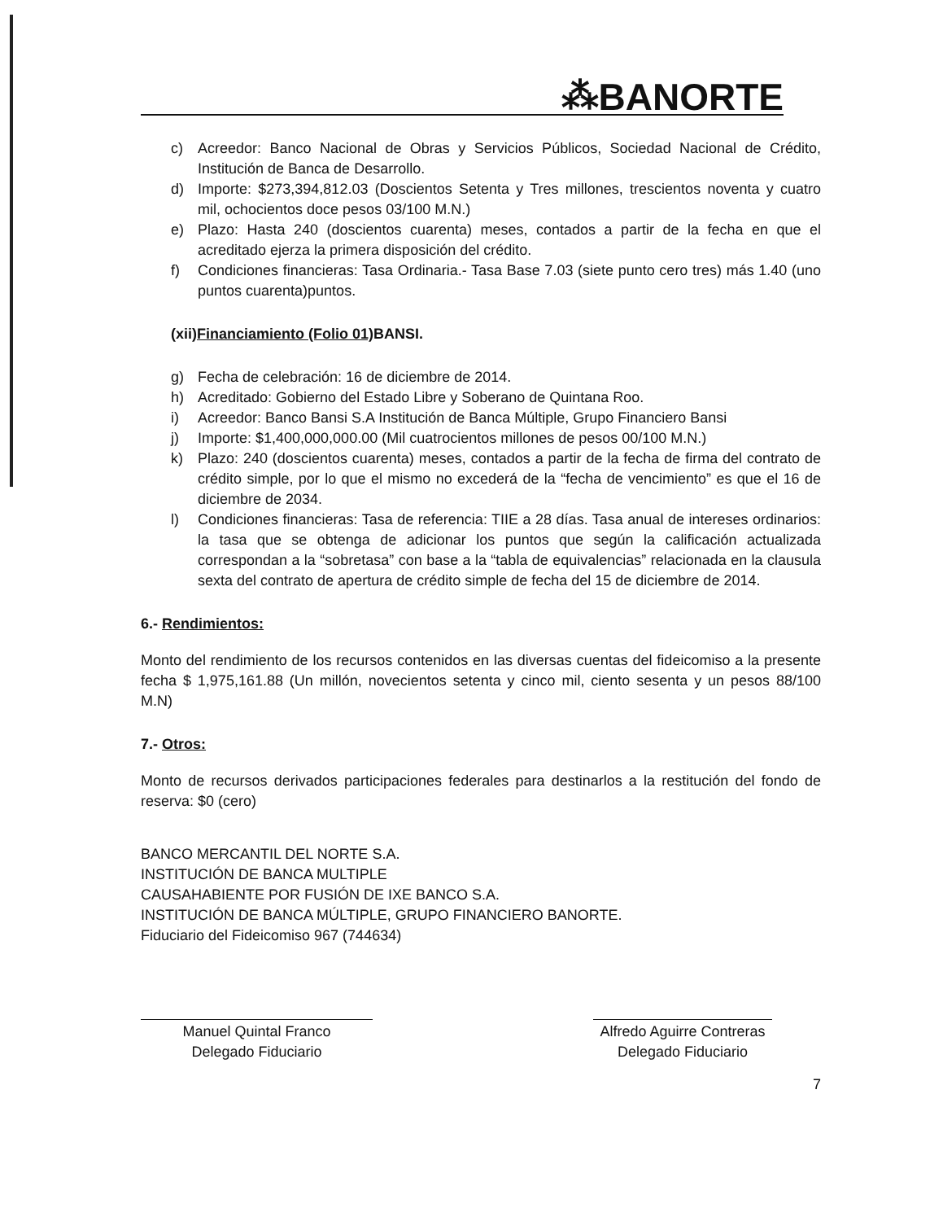⁂BANORTE
c) Acreedor: Banco Nacional de Obras y Servicios Públicos, Sociedad Nacional de Crédito, Institución de Banca de Desarrollo.
d) Importe: $273,394,812.03 (Doscientos Setenta y Tres millones, trescientos noventa y cuatro mil, ochocientos doce pesos 03/100 M.N.)
e) Plazo: Hasta 240 (doscientos cuarenta) meses, contados a partir de la fecha en que el acreditado ejerza la primera disposición del crédito.
f) Condiciones financieras: Tasa Ordinaria.- Tasa Base 7.03 (siete punto cero tres) más 1.40 (uno puntos cuarenta)puntos.
(xii)Financiamiento (Folio 01) BANSI.
g) Fecha de celebración: 16 de diciembre de 2014.
h) Acreditado: Gobierno del Estado Libre y Soberano de Quintana Roo.
i) Acreedor: Banco Bansi S.A Institución de Banca Múltiple, Grupo Financiero Bansi
j) Importe: $1,400,000,000.00 (Mil cuatrocientos millones de pesos 00/100 M.N.)
k) Plazo: 240 (doscientos cuarenta) meses, contados a partir de la fecha de firma del contrato de crédito simple, por lo que el mismo no excederá de la “fecha de vencimiento” es que el 16 de diciembre de 2034.
l) Condiciones financieras: Tasa de referencia: TIIE a 28 días. Tasa anual de intereses ordinarios: la tasa que se obtenga de adicionar los puntos que según la calificación actualizada correspondan a la “sobretasa” con base a la “tabla de equivalencias” relacionada en la clausula sexta del contrato de apertura de crédito simple de fecha del 15 de diciembre de 2014.
6.- Rendimientos:
Monto del rendimiento de los recursos contenidos en las diversas cuentas del fideicomiso a la presente fecha $ 1,975,161.88 (Un millón, novecientos setenta y cinco mil, ciento sesenta y un pesos 88/100 M.N)
7.- Otros:
Monto de recursos derivados participaciones federales para destinarlos a la restitución del fondo de reserva: $0 (cero)
BANCO MERCANTIL DEL NORTE S.A.
INSTITUCIÓN DE BANCA MULTIPLE
CAUSAHABIENTE POR FUSIÓN DE IXE BANCO S.A.
INSTITUCIÓN DE BANCA MÚLTIPLE, GRUPO FINANCIERO BANORTE.
Fiduciario del Fideicomiso 967 (744634)
Manuel Quintal Franco
Delegado Fiduciario
Alfredo Aguirre Contreras
Delegado Fiduciario
7